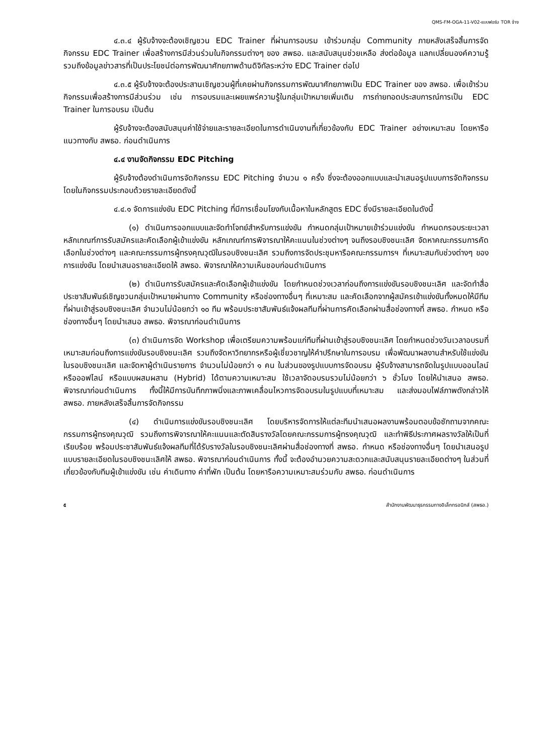QMS-FM-OGA-11-V02-แบบฟอร์ม TOR จ้าง
๔.๓.๔ ผู้รับจ้างจะต้องเชิญชวน EDC Trainer ที่ผ่านการอบรม เข้าร่วมกลุ่ม Community ภายหลังเสร็จสิ้นการจัดกิจกรรม EDC Trainer เพื่อสร้างการมีส่วนร่วมในกิจกรรมต่างๆ ของ สพธอ. และสนับสนุนช่วยเหลือ ส่งต่อข้อมูล แลกเปลี่ยนองค์ความรู้ รวมถึงข้อมูลข่าวสารที่เป็นประโยชน์ต่อการพัฒนาศักยภาพด้านดิจิทัลระหว่าง EDC Trainer ต่อไป
๔.๓.๕ ผู้รับจ้างจะต้องประสานเชิญชวนผู้ที่เคยผ่านกิจกรรมการพัฒนาศักยภาพเป็น EDC Trainer ของ สพธอ. เพื่อเข้าร่วมกิจกรรมเพื่อสร้างการมีส่วนร่วม เช่น การอบรมและเผยแพร่ความรู้ในกลุ่มเป้าหมายเพิ่มเติม การถ่ายทอดประสบการณ์การเป็น EDC Trainer ในการอบรม เป็นต้น
ผู้รับจ้างจะต้องสนับสนุนค่าใช้จ่ายและรายละเอียดในการดำเนินงานที่เกี่ยวข้องกับ EDC Trainer อย่างเหมาะสม โดยหารือแนวทางกับ สพธอ. ก่อนดำเนินการ
๔.๔ งานจัดกิจกรรม EDC Pitching
ผู้รับจ้างต้องดำเนินการจัดกิจกรรม EDC Pitching จำนวน ๑ ครั้ง ซึ่งจะต้องออกแบบและนำเสนอรูปแบบการจัดกิจกรรม โดยในกิจกรรมประกอบด้วยรายละเอียดดังนี้
๔.๔.๑ จัดการแข่งขัน EDC Pitching ที่มีการเชื่อมโยงกับเนื้อหาในหลักสูตร EDC ซึ่งมีรายละเอียดในดังนี้
(๑) ดำเนินการออกแบบและจัดทำโจทย์สำหรับการแข่งขัน กำหนดกลุ่มเป้าหมายเข้าร่วมแข่งขัน กำหนดกรอบระยะเวลา หลักเกณฑ์การรับสมัครและคัดเลือกผู้เข้าแข่งขัน หลักเกณฑ์การพิจารณาให้คะแนนในช่วงต่างๆ จนถึงรอบชิงชนะเลิศ จัดหาคณะกรรมการคัดเลือกในช่วงต่างๆ และคณะกรรมการผู้ทรงคุณวุฒิในรอบชิงชนะเลิศ รวมถึงการจัดประชุมหารือคณะกรรมการฯ ที่เหมาะสมกับช่วงต่างๆ ของการแข่งขัน โดยนำเสนอรายละเอียดให้ สพธอ. พิจารณาให้ความเห็นชอบก่อนดำเนินการ
(๒) ดำเนินการรับสมัครและคัดเลือกผู้เข้าแข่งขัน โดยกำหนดช่วงเวลาก่อนถึงการแข่งขันรอบชิงชนะเลิศ และจัดทำสื่อประชาสัมพันธ์เชิญชวนกลุ่มเป้าหมายผ่านทาง Community หรือช่องทางอื่นๆ ที่เหมาะสม และคัดเลือกจากผู้สมัครเข้าแข่งขันทั้งหมดให้มีทีมที่ผ่านเข้าสู่รอบชิงชนะเลิศ จำนวนไม่น้อยกว่า ๑๐ ทีม พร้อมประชาสัมพันธ์แจ้งผลทีมที่ผ่านการคัดเลือกผ่านสื่อช่องทางที่ สพธอ. กำหนด หรือช่องทางอื่นๆ โดยนำเสนอ สพธอ. พิจารณาก่อนดำเนินการ
(๓) ดำเนินการจัด Workshop เพื่อเตรียมความพร้อมแก่ทีมที่ผ่านเข้าสู่รอบชิงชนะเลิศ โดยกำหนดช่วงวันเวลาอบรมที่เหมาะสมก่อนถึงการแข่งขันรอบชิงชนะเลิศ รวมถึงจัดหาวิทยากรหรือผู้เชี่ยวชาญให้คำปรึกษาในการอบรม เพื่อพัฒนาผลงานสำหรับใช้แข่งขันในรอบชิงชนะเลิศ และจัดหาผู้ดำเนินรายการ จำนวนไม่น้อยกว่า ๑ คน ในส่วนของรูปแบบการจัดอบรม ผู้รับจ้างสามารถจัดในรูปแบบออนไลน์ หรือออฟไลน์ หรือแบบผสมผสาน (Hybrid) ได้ตามความเหมาะสม ใช้เวลาจัดอบรมรวมไม่น้อยกว่า ๖ ชั่วโมง โดยให้นำเสนอ สพธอ. พิจารณาก่อนดำเนินการ ทั้งนี้ให้มีการบันทึกภาพนิ่งและภาพเคลื่อนไหวการจัดอบรมในรูปแบบที่เหมาะสม และส่งมอบไฟล์ภาพดังกล่าวให้ สพธอ. ภายหลังเสร็จสิ้นการจัดกิจกรรม
(๔) ดำเนินการแข่งขันรอบชิงชนะเลิศ โดยบริหารจัดการให้แต่ละทีมนำเสนอผลงานพร้อมตอบข้อซักถามจากคณะกรรมการผู้ทรงคุณวุฒิ รวมถึงการพิจารณาให้คะแนนและตัดสินรางวัลโดยคณะกรรมการผู้ทรงคุณวุฒิ และทำพิธีประกาศผลรางวัลให้เป็นที่เรียบร้อย พร้อมประชาสัมพันธ์แจ้งผลทีมที่ได้รับรางวัลในรอบชิงชนะเลิศผ่านสื่อช่องทางที่ สพธอ. กำหนด หรือช่องทางอื่นๆ โดยนำเสนอรูปแบบรายละเอียดในรอบชิงชนะเลิศให้ สพธอ. พิจารณาก่อนดำเนินการ ทั้งนี้ จะต้องอำนวยความสะดวกและสนับสนุนรายละเอียดต่างๆ ในส่วนที่เกี่ยวข้องกับทีมผู้เข้าแข่งขัน เช่น ค่าเดินทาง ค่าที่พัก เป็นต้น โดยหารือความเหมาะสมร่วมกับ สพธอ. ก่อนดำเนินการ
๕ สำนักงานพัฒนาธุรกรรมทางอิเล็กทรอนิกส์ (สพธอ.)